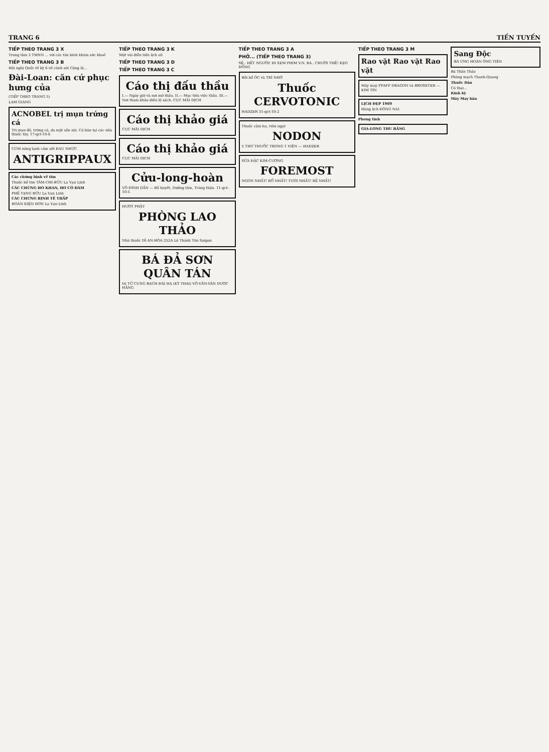TRANG 6 TIỀN TUYẾN
TIẾP THEO TRANG 3 X
Trung tâm 3 TMNN ... với các tân binh khám sức khoẻ
TIẾP THEO TRANG 3 B
Hội nghị Quốc tế kỳ 6 về cảnh sát Cộng lộ...
Đài-Loan: căn cứ phục hưng của
(TIẾP THEO TRANG 5)
LAM GIANG
ACNOBEL trị mụn trứng cá
Trị mụn đỏ, trứng cá, da mặt sần sùi. Có bán tại các nhà thuốc tây. 17-qct-10-6
CÚM nóng lạnh cảm sốt ĐAU NHỨC
ANTIGRIPPAUX
Các chứng bịnh về tim
Thuốc bổ tim TÂM-CHI-BỬU La Vạn Linh
CÁC CHỨNG HO KHAN, HO CÓ ĐÀM
PHẾ TẠNG BỬU La Vạn Linh
CÁC CHỨNG BỊNH TÊ THẤP
HOÀN KIỆN ĐƠN La Vạn Linh
TIẾP THEO TRANG 3 K
Một vài diễn tiến lịch sử
TIẾP THEO TRANG 3 D
TIẾP THEO TRANG 3 C
Cáo thị đấu thầu
I.— Ngày giờ và nơi mở thầu. II.— Mục tiêu việc thầu. III.— Nơi tham khảo điều lệ sách. CỤC MÃI DỊCH
Cáo thị khảo giá
CỤC MÃI DỊCH
Cáo thị khảo giá
CỤC MÃI DỊCH
Cửu-long-hoàn
VÕ ĐÌNH DẦN — Bổ huyết, Dưỡng tâm, Tráng thận. 11-qct-10-5
HƯỢT PHẬT
PHÒNG LAO THẢO
Nhà thuốc DĨ-AN-HÒA 252A Lê Thánh Tôn Saigon
BÁ ĐẢ SƠN QUÂN TÁN
trị TỬ CUNG BẠCH ĐÁI HẠ (KỲ THAI) VÕ-VĂN-VÂN DƯỢC HÃNG
TIẾP THEO TRANG 3 A
PHỞ... (TIẾP THEO TRANG 3)
SẼ.. HẾT NGƯỜI! ĐI XEM PHIM V.N. RA.. CHƯỜI THỀ! KẸO ĐỒNG
Bồi bổ ÓC và TRÍ NHỚ
Thuốc CERVOTONIC
HADZER 31-qct-10-2
Thuốc cảm ho, viên ngọt
NODON
5 THỨ THUỐC TRONG 1 VIÊN — HADZER
SỮA ĐẶC KIM-CƯƠNG
FOREMOST
NGON NHẤT! BỔ NHẤT! TƯƠI NHẤT! RẺ NHẤT!
TIẾP THEO TRANG 3 M
Rao vặt Rao vặt Rao vặt
Máy may PFAFF DRAGON và BROSKTER — KIM TÍN
LỊCH ĐẸP 1969
Hàng lịch ĐÔNG NAI
Phong tình
GIA-LONG THU BĂNG
Sang Độc
BÁ ỨNG HOÀN ÔNG TIÊN
Bá Thần Thảo
Phòng mạch Thanh-Quang
Thuốc Dán
Có thai...
Kinh kỳ
Máy May bán